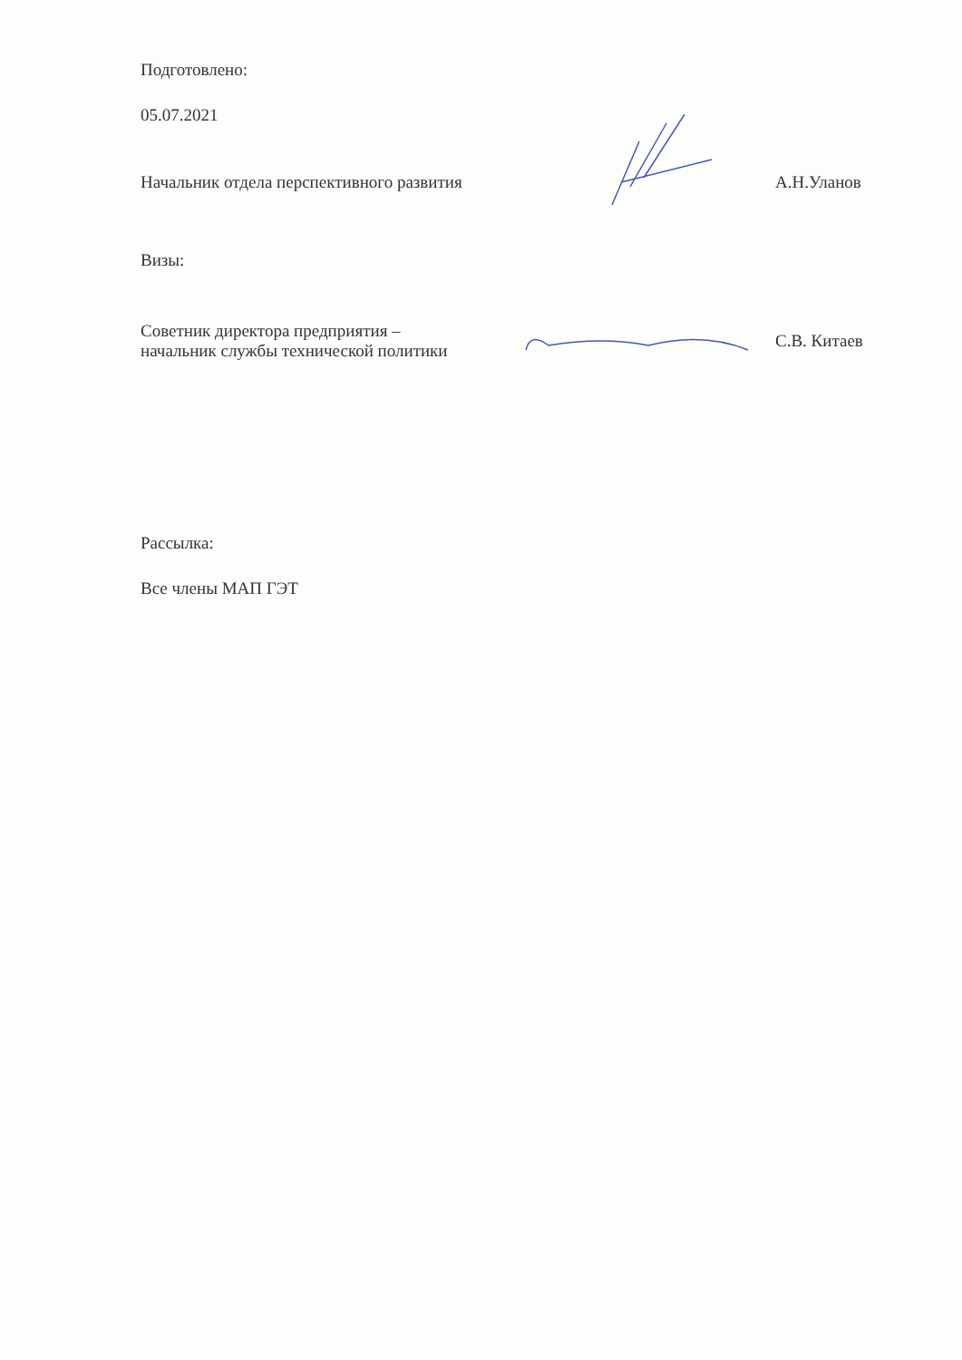Подготовлено:
05.07.2021
Начальник отдела перспективного развития А.Н.Уланов
Визы:
Советник директора предприятия –
начальник службы технической политики
С.В. Китаев
Рассылка:
Все члены МАП ГЭТ